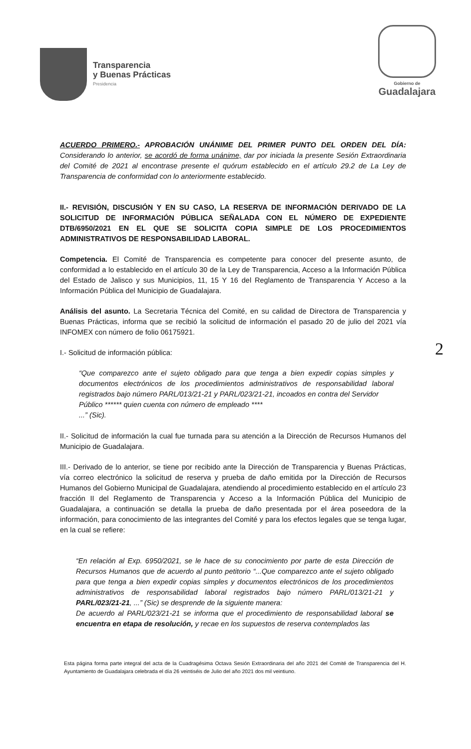Transparencia
y Buenas Prácticas
Presidencia
Gobierno de
Guadalajara
ACUERDO PRIMERO.- APROBACIÓN UNÁNIME DEL PRIMER PUNTO DEL ORDEN DEL DÍA: Considerando lo anterior, se acordó de forma unánime, dar por iniciada la presente Sesión Extraordinaria del Comité de 2021 al encontrase presente el quórum establecido en el artículo 29.2 de La Ley de Transparencia de conformidad con lo anteriormente establecido.
II.- REVISIÓN, DISCUSIÓN Y EN SU CASO, LA RESERVA DE INFORMACIÓN DERIVADO DE LA SOLICITUD DE INFORMACIÓN PÚBLICA SEÑALADA CON EL NÚMERO DE EXPEDIENTE DTB/6950/2021 EN EL QUE SE SOLICITA COPIA SIMPLE DE LOS PROCEDIMIENTOS ADMINISTRATIVOS DE RESPONSABILIDAD LABORAL.
Competencia. El Comité de Transparencia es competente para conocer del presente asunto, de conformidad a lo establecido en el artículo 30 de la Ley de Transparencia, Acceso a la Información Pública del Estado de Jalisco y sus Municipios, 11, 15 Y 16 del Reglamento de Transparencia Y Acceso a la Información Pública del Municipio de Guadalajara.
Análisis del asunto. La Secretaria Técnica del Comité, en su calidad de Directora de Transparencia y Buenas Prácticas, informa que se recibió la solicitud de información el pasado 20 de julio del 2021 vía INFOMEX con número de folio 06175921.
I.- Solicitud de información pública:
“Que comparezco ante el sujeto obligado para que tenga a bien expedir copias simples y documentos electrónicos de los procedimientos administrativos de responsabilidad laboral registrados bajo número PARL/013/21-21 y PARL/023/21-21, incoados en contra del Servidor
Público ****** quien cuenta con número de empleado ****
...” (Sic).
II.- Solicitud de información la cual fue turnada para su atención a la Dirección de Recursos Humanos del Municipio de Guadalajara.
III.- Derivado de lo anterior, se tiene por recibido ante la Dirección de Transparencia y Buenas Prácticas, vía correo electrónico la solicitud de reserva y prueba de daño emitida por la Dirección de Recursos Humanos del Gobierno Municipal de Guadalajara, atendiendo al procedimiento establecido en el artículo 23 fracción II del Reglamento de Transparencia y Acceso a la Información Pública del Municipio de Guadalajara, a continuación se detalla la prueba de daño presentada por el área poseedora de la información, para conocimiento de las integrantes del Comité y para los efectos legales que se tenga lugar, en la cual se refiere:
“En relación al Exp. 6950/2021, se le hace de su conocimiento por parte de esta Dirección de Recursos Humanos que de acuerdo al punto petitorio “...Que comparezco ante el sujeto obligado para que tenga a bien expedir copias simples y documentos electrónicos de los procedimientos administrativos de responsabilidad laboral registrados bajo número PARL/013/21-21 y PARL/023/21-21, ...” (Sic) se desprende de la siguiente manera:
De acuerdo al PARL/023/21-21 se informa que el procedimiento de responsabilidad laboral se encuentra en etapa de resolución, y recae en los supuestos de reserva contemplados las
2
Esta página forma parte integral del acta de la Cuadragésima Octava Sesión Extraordinaria del año 2021 del Comité de Transparencia del H. Ayuntamiento de Guadalajara celebrada el día 26 veintiséis de Julio del año 2021 dos mil veintiuno.